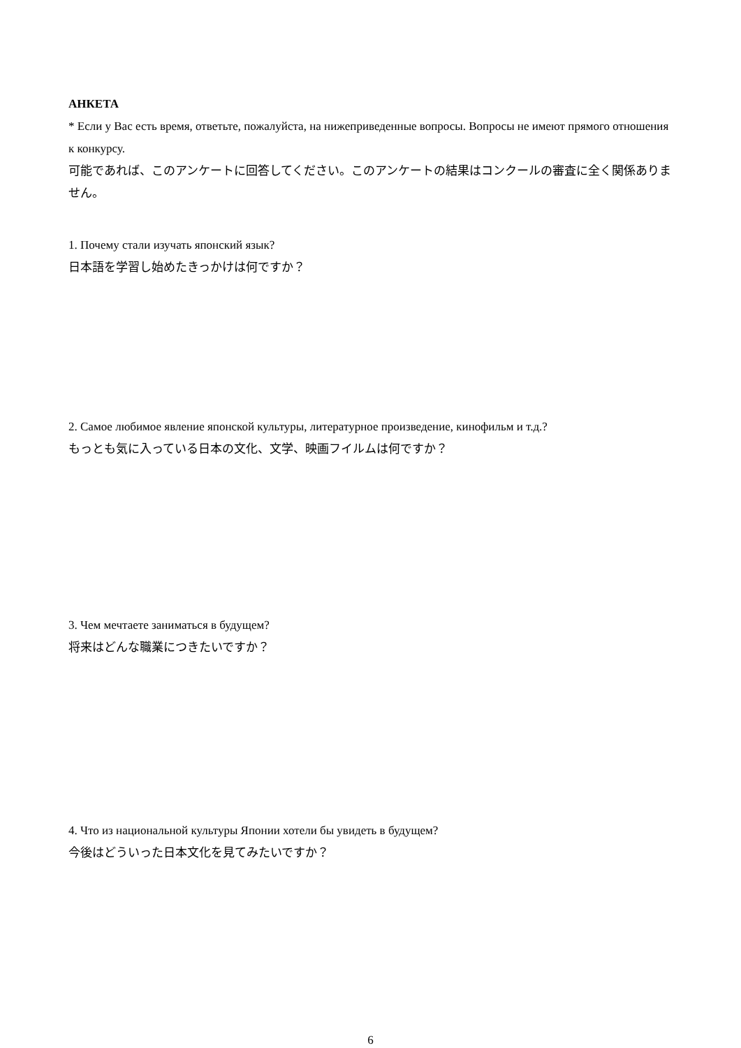АНКЕТА
* Если у Вас есть время, ответьте, пожалуйста, на нижеприведенные вопросы. Вопросы не имеют прямого отношения к конкурсу.
可能であれば、このアンケートに回答してください。このアンケートの結果はコンクールの審査に全く関係ありません。
1. Почему стали изучать японский язык?
日本語を学習し始めたきっかけは何ですか？
2. Самое любимое явление японской культуры, литературное произведение, кинофильм и т.д.?
もっとも気に入っている日本の文化、文学、映画フイルムは何ですか？
3. Чем мечтаете заниматься в будущем?
将来はどんな職業につきたいですか？
4. Что из национальной культуры Японии хотели бы увидеть в будущем?
今後はどういった日本文化を見てみたいですか？
6